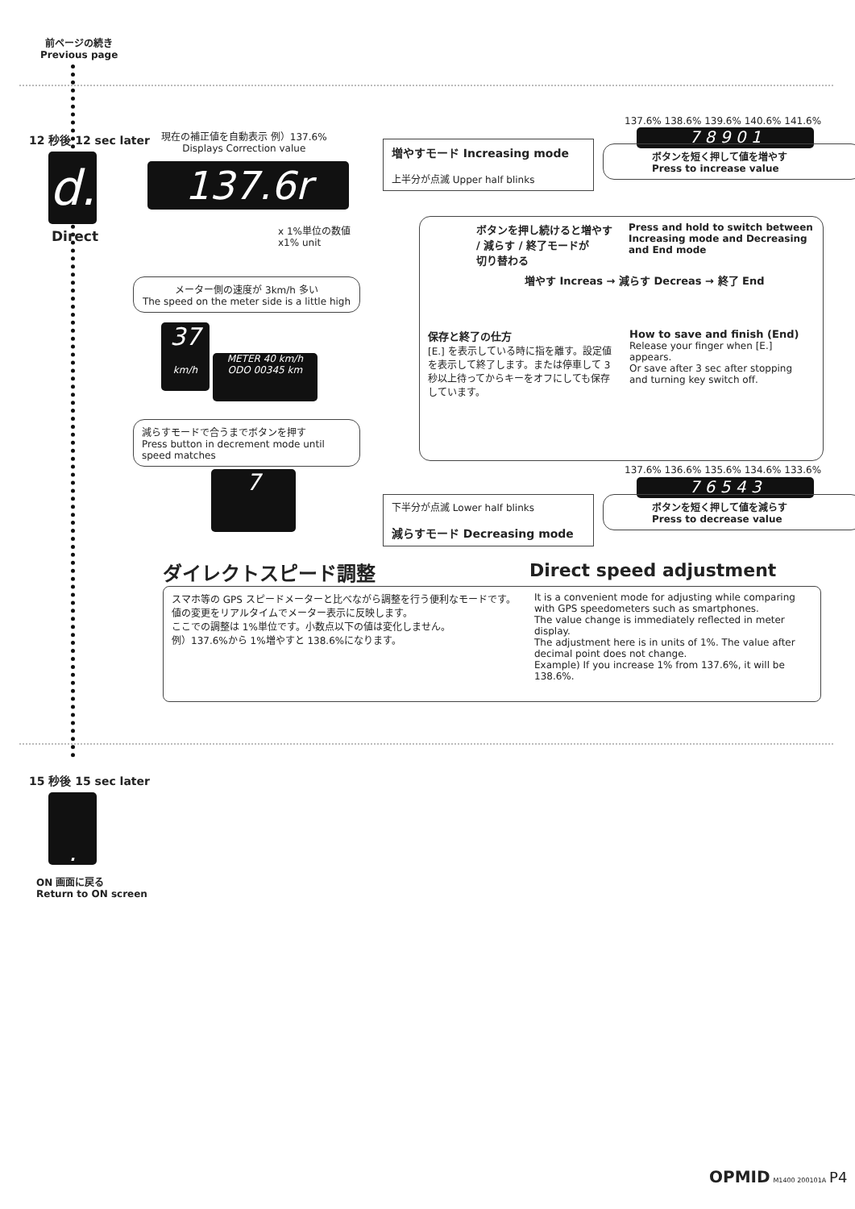前ページの続き
Previous page
12 秒後 12 sec later
d.
Direct
現在の補正値を自動表示 例）137.6%
Displays Correction value
137.6r
x 1%単位の数値
x1% unit
増やすモード Increasing mode
上半分が点滅 Upper half blinks
137.6% 138.6% 139.6% 140.6% 141.6%
7 8 9 0 1
ボタンを短く押して値を増やす
Press to increase value
ボタンを押し続けると増やす
/ 減らす / 終了モードが
切り替わる
Press and hold to switch between
Increasing mode and Decreasing
and End mode
増やす Increas → 減らす Decreas → 終了 End
保存と終了の仕方
[E.] を表示している時に指を離す。設定値を表示して終了します。または停車して 3 秒以上待ってからキーをオフにしても保存しています。
How to save and finish (End)
Release your finger when [E.] appears.
Or save after 3 sec after stopping and turning key switch off.
メーター側の速度が 3km/h 多い
The speed on the meter side is a little high
37
km/h METER 40 km/h
ODO 00345 km
減らすモードで合うまでボタンを押す
Press button in decrement mode until speed matches
7
137.6% 136.6% 135.6% 134.6% 133.6%
7 6 5 4 3
下半分が点滅 Lower half blinks
減らすモード Decreasing mode
ボタンを短く押して値を減らす
Press to decrease value
ダイレクトスピード調整 Direct speed adjustment
スマホ等の GPS スピードメーターと比べながら調整を行う便利なモードです。
値の変更をリアルタイムでメーター表示に反映します。
ここでの調整は 1%単位です。小数点以下の値は変化しません。
例）137.6%から 1%増やすと 138.6%になります。
It is a convenient mode for adjusting while comparing with GPS speedometers such as smartphones.
The value change is immediately reflected in meter display.
The adjustment here is in units of 1%. The value after decimal point does not change.
Example) If you increase 1% from 137.6%, it will be 138.6%.
15 秒後 15 sec later
.
ON 画面に戻る
Return to ON screen
OPMID M1400 200101A P4